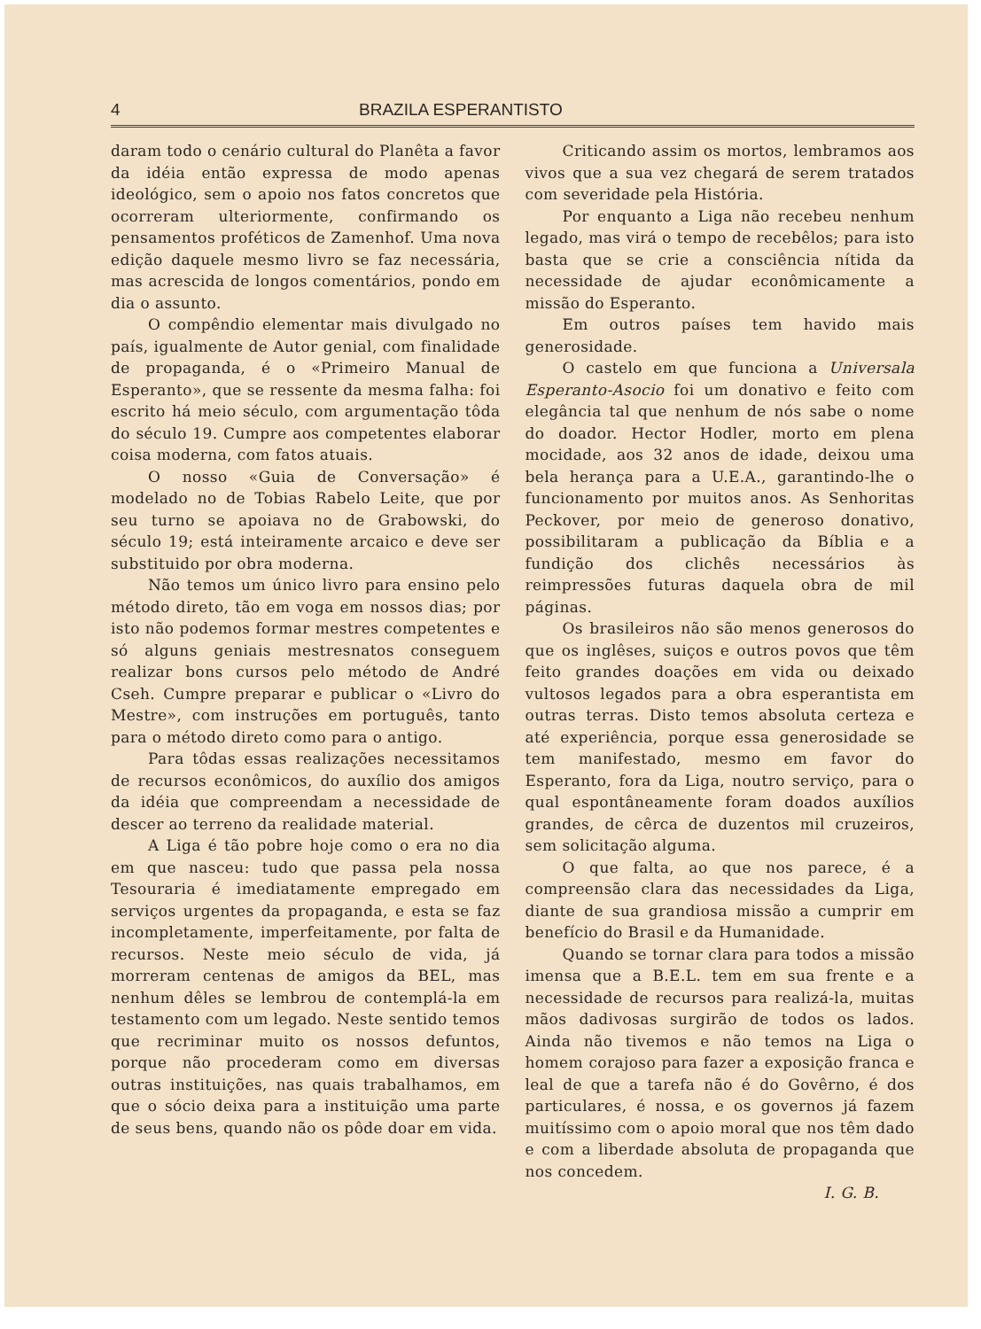4 BRAZILA ESPERANTISTO
daram todo o cenário cultural do Planêta a favor da idéia então expressa de modo apenas ideológico, sem o apoio nos fatos concretos que ocorreram ulteriormente, confirmando os pensamentos proféticos de Zamenhof. Uma nova edição daquele mesmo livro se faz necessária, mas acrescida de longos comentários, pondo em dia o assunto.
O compêndio elementar mais divulgado no país, igualmente de Autor genial, com finalidade de propaganda, é o «Primeiro Manual de Esperanto», que se ressente da mesma falha: foi escrito há meio século, com argumentação tôda do século 19. Cumpre aos competentes elaborar coisa moderna, com fatos atuais.
O nosso «Guia de Conversação» é modelado no de Tobias Rabelo Leite, que por seu turno se apoiava no de Grabowski, do século 19; está inteiramente arcaico e deve ser substituido por obra moderna.
Não temos um único livro para ensino pelo método direto, tão em voga em nossos dias; por isto não podemos formar mestres competentes e só alguns geniais mestresnatos conseguem realizar bons cursos pelo método de André Cseh. Cumpre preparar e publicar o «Livro do Mestre», com instruções em português, tanto para o método direto como para o antigo.
Para tôdas essas realizações necessitamos de recursos econômicos, do auxílio dos amigos da idéia que compreendam a necessidade de descer ao terreno da realidade material.
A Liga é tão pobre hoje como o era no dia em que nasceu: tudo que passa pela nossa Tesouraria é imediatamente empregado em serviços urgentes da propaganda, e esta se faz incompletamente, imperfeitamente, por falta de recursos. Neste meio século de vida, já morreram centenas de amigos da BEL, mas nenhum dêles se lembrou de contemplá-la em testamento com um legado. Neste sentido temos que recriminar muito os nossos defuntos, porque não procederam como em diversas outras instituições, nas quais trabalhamos, em que o sócio deixa para a instituição uma parte de seus bens, quando não os pôde doar em vida.
Criticando assim os mortos, lembramos aos vivos que a sua vez chegará de serem tratados com severidade pela História.
Por enquanto a Liga não recebeu nenhum legado, mas virá o tempo de recebêlos; para isto basta que se crie a consciência nítida da necessidade de ajudar econômicamente a missão do Esperanto.
Em outros países tem havido mais generosidade.
O castelo em que funciona a Universala Esperanto-Asocio foi um donativo e feito com elegância tal que nenhum de nós sabe o nome do doador. Hector Hodler, morto em plena mocidade, aos 32 anos de idade, deixou uma bela herança para a U.E.A., garantindo-lhe o funcionamento por muitos anos. As Senhoritas Peckover, por meio de generoso donativo, possibilitaram a publicação da Bíblia e a fundição dos clichês necessários às reimpressões futuras daquela obra de mil páginas.
Os brasileiros não são menos generosos do que os inglêses, suiços e outros povos que têm feito grandes doações em vida ou deixado vultosos legados para a obra esperantista em outras terras. Disto temos absoluta certeza e até experiência, porque essa generosidade se tem manifestado, mesmo em favor do Esperanto, fora da Liga, noutro serviço, para o qual espontâneamente foram doados auxílios grandes, de cêrca de duzentos mil cruzeiros, sem solicitação alguma.
O que falta, ao que nos parece, é a compreensão clara das necessidades da Liga, diante de sua grandiosa missão a cumprir em benefício do Brasil e da Humanidade.
Quando se tornar clara para todos a missão imensa que a B.E.L. tem em sua frente e a necessidade de recursos para realizá-la, muitas mãos dadivosas surgirão de todos os lados. Ainda não tivemos e não temos na Liga o homem corajoso para fazer a exposição franca e leal de que a tarefa não é do Govêrno, é dos particulares, é nossa, e os governos já fazem muitíssimo com o apoio moral que nos têm dado e com a liberdade absoluta de propaganda que nos concedem.
I. G. B.